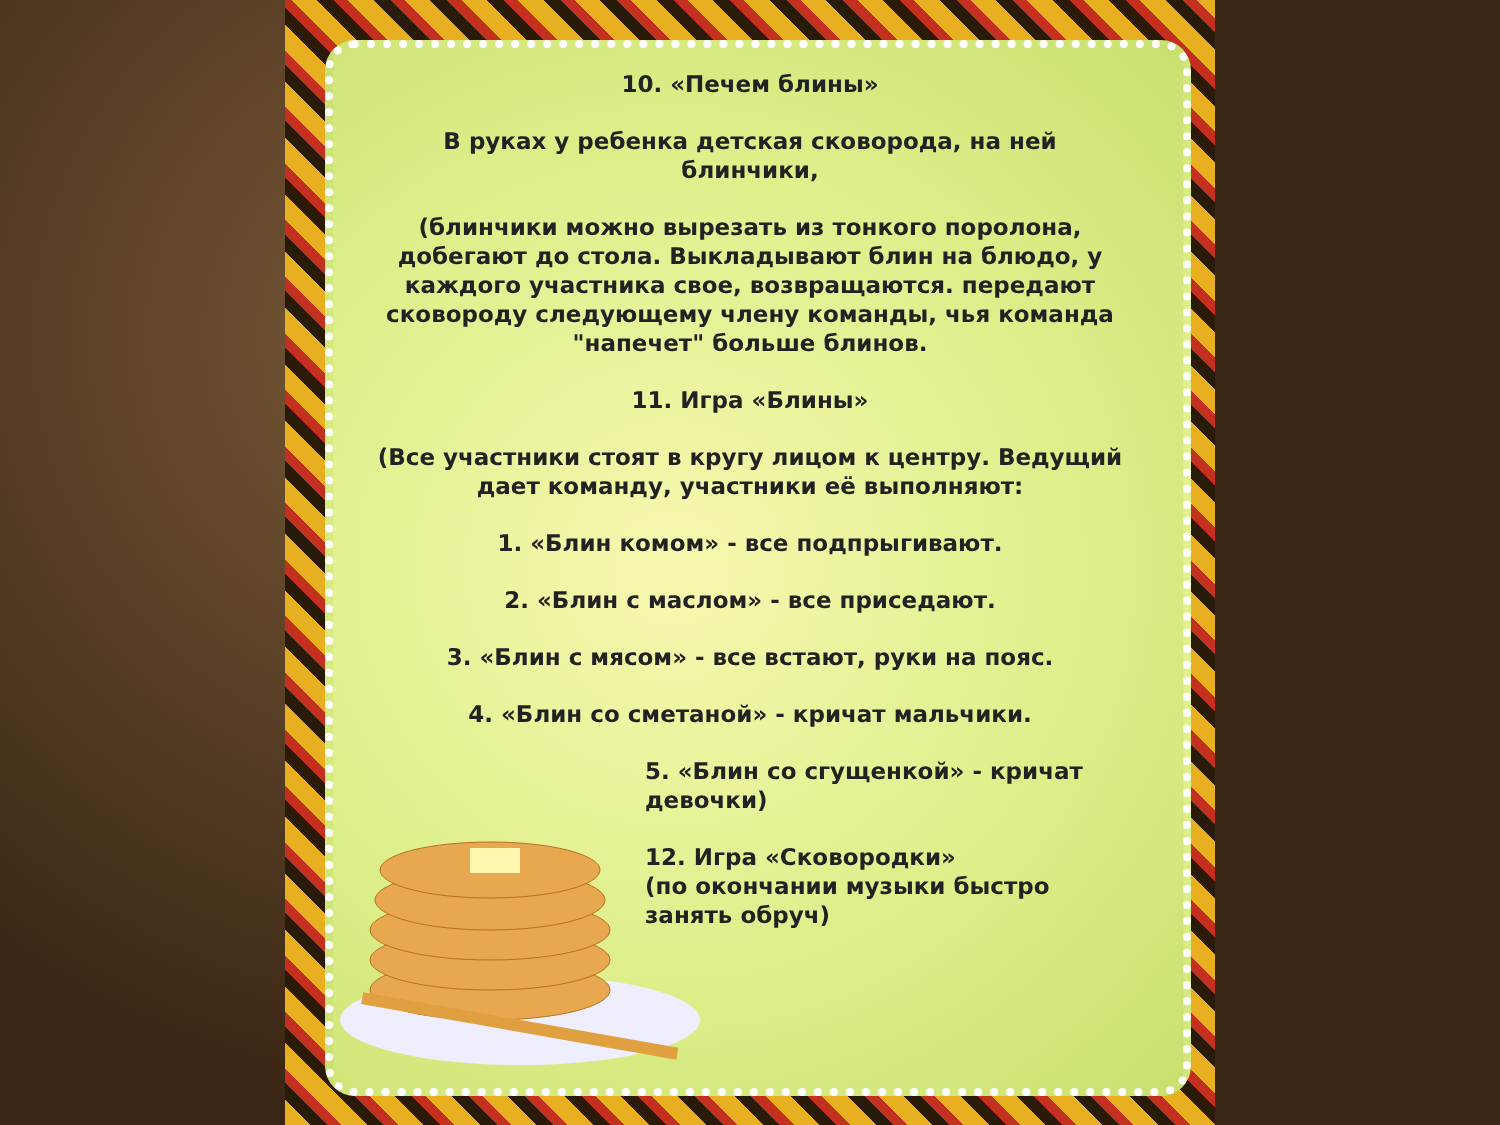10. «Печем блины»
В руках у ребенка детская сковорода, на ней блинчики,
(блинчики можно вырезать из тонкого поролона, добегают до стола. Выкладывают блин на блюдо, у каждого участника свое, возвращаются. передают сковороду следующему члену команды, чья команда "напечет" больше блинов.
11. Игра «Блины»
(Все участники стоят в кругу лицом к центру. Ведущий дает команду, участники её выполняют:
1. «Блин комом» - все подпрыгивают.
2. «Блин с маслом» - все приседают.
3. «Блин с мясом» - все встают, руки на пояс.
4. «Блин со сметаной» - кричат мальчики.
5. «Блин со сгущенкой» - кричат девочки)
12. Игра «Сковородки»
(по окончании музыки быстро занять обруч)